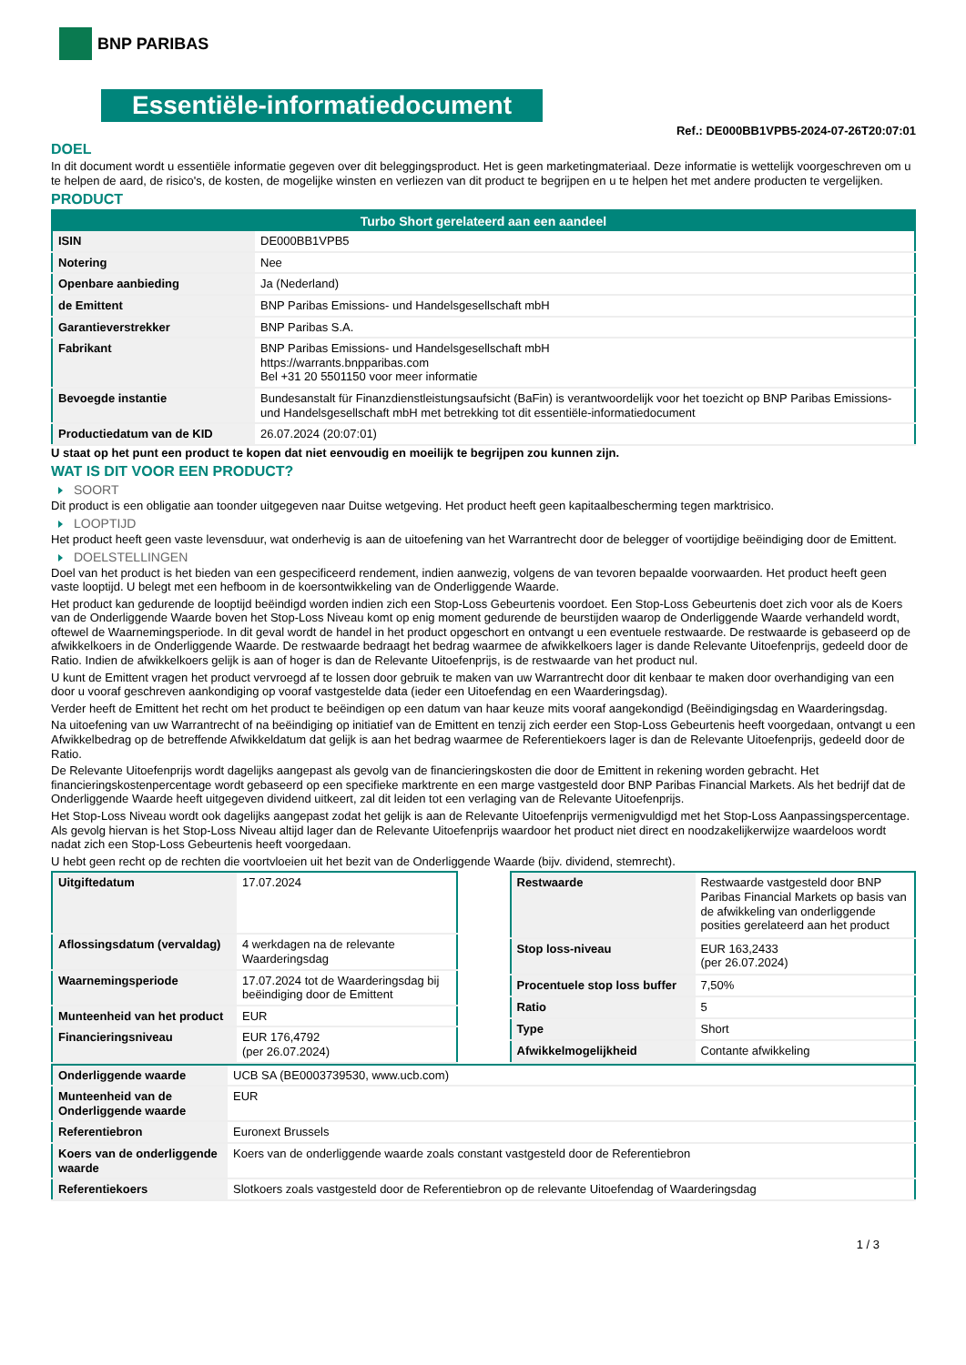BNP PARIBAS
Essentiële-informatiedocument
Ref.: DE000BB1VPB5-2024-07-26T20:07:01
DOEL
In dit document wordt u essentiële informatie gegeven over dit beleggingsproduct. Het is geen marketingmateriaal. Deze informatie is wettelijk voorgeschreven om u te helpen de aard, de risico's, de kosten, de mogelijke winsten en verliezen van dit product te begrijpen en u te helpen het met andere producten te vergelijken.
PRODUCT
| Turbo Short gerelateerd aan een aandeel | |
| --- | --- |
| ISIN | DE000BB1VPB5 |
| Notering | Nee |
| Openbare aanbieding | Ja (Nederland) |
| de Emittent | BNP Paribas Emissions- und Handelsgesellschaft mbH |
| Garantieverstrekker | BNP Paribas S.A. |
| Fabrikant | BNP Paribas Emissions- und Handelsgesellschaft mbH https://warrants.bnpparibas.com Bel +31 20 5501150 voor meer informatie |
| Bevoegde instantie | Bundesanstalt für Finanzdienstleistungsaufsicht (BaFin) is verantwoordelijk voor het toezicht op BNP Paribas Emissions- und Handelsgesellschaft mbH met betrekking tot dit essentiële-informatiedocument |
| Productiedatum van de KID | 26.07.2024 (20:07:01) |
U staat op het punt een product te kopen dat niet eenvoudig en moeilijk te begrijpen zou kunnen zijn.
WAT IS DIT VOOR EEN PRODUCT?
SOORT
Dit product is een obligatie aan toonder uitgegeven naar Duitse wetgeving. Het product heeft geen kapitaalbescherming tegen marktrisico.
LOOPTIJD
Het product heeft geen vaste levensduur, wat onderhevig is aan de uitoefening van het Warrantrecht door de belegger of voortijdige beëindiging door de Emittent.
DOELSTELLINGEN
Doel van het product is het bieden van een gespecificeerd rendement, indien aanwezig, volgens de van tevoren bepaalde voorwaarden. Het product heeft geen vaste looptijd. U belegt met een hefboom in de koersontwikkeling van de Onderliggende Waarde.
Het product kan gedurende de looptijd beëindigd worden indien zich een Stop-Loss Gebeurtenis voordoet. Een Stop-Loss Gebeurtenis doet zich voor als de Koers van de Onderliggende Waarde boven het Stop-Loss Niveau komt op enig moment gedurende de beurstijden waarop de Onderliggende Waarde verhandeld wordt, oftewel de Waarnemingsperiode. In dit geval wordt de handel in het product opgeschort en ontvangt u een eventuele restwaarde. De restwaarde is gebaseerd op de afwikkelkoers in de Onderliggende Waarde. De restwaarde bedraagt het bedrag waarmee de afwikkelkoers lager is dande Relevante Uitoefenprijs, gedeeld door de Ratio. Indien de afwikkelkoers gelijk is aan of hoger is dan de Relevante Uitoefenprijs, is de restwaarde van het product nul.
U kunt de Emittent vragen het product vervroegd af te lossen door gebruik te maken van uw Warrantrecht door dit kenbaar te maken door overhandiging van een door u vooraf geschreven aankondiging op vooraf vastgestelde data (ieder een Uitoefendag en een Waarderingsdag).
Verder heeft de Emittent het recht om het product te beëindigen op een datum van haar keuze mits vooraf aangekondigd (Beëindigingsdag en Waarderingsdag.
Na uitoefening van uw Warrantrecht of na beëindiging op initiatief van de Emittent en tenzij zich eerder een Stop-Loss Gebeurtenis heeft voorgedaan, ontvangt u een Afwikkelbedrag op de betreffende Afwikkeldatum dat gelijk is aan het bedrag waarmee de Referentiekoers lager is dan de Relevante Uitoefenprijs, gedeeld door de Ratio.
De Relevante Uitoefenprijs wordt dagelijks aangepast als gevolg van de financieringskosten die door de Emittent in rekening worden gebracht. Het financieringskostenpercentage wordt gebaseerd op een specifieke marktrente en een marge vastgesteld door BNP Paribas Financial Markets. Als het bedrijf dat de Onderliggende Waarde heeft uitgegeven dividend uitkeert, zal dit leiden tot een verlaging van de Relevante Uitoefenprijs.
Het Stop-Loss Niveau wordt ook dagelijks aangepast zodat het gelijk is aan de Relevante Uitoefenprijs vermenigvuldigd met het Stop-Loss Aanpassingspercentage. Als gevolg hiervan is het Stop-Loss Niveau altijd lager dan de Relevante Uitoefenprijs waardoor het product niet direct en noodzakelijkerwijze waardeloos wordt nadat zich een Stop-Loss Gebeurtenis heeft voorgedaan.
U hebt geen recht op de rechten die voortvloeien uit het bezit van de Onderliggende Waarde (bijv. dividend, stemrecht).
| Uitgiftedatum | 17.07.2024 |
| Aflossingsdatum (vervaldag) | 4 werkdagen na de relevante Waarderingsdag |
| Waarnemingsperiode | 17.07.2024 tot de Waarderingsdag bij beëindiging door de Emittent |
| Munteenheid van het product | EUR |
| Financieringsniveau | EUR 176,4792 (per 26.07.2024) |
| Restwaarde | Restwaarde vastgesteld door BNP Paribas Financial Markets op basis van de afwikkeling van onderliggende posities gerelateerd aan het product |
| Stop loss-niveau | EUR 163,2433 (per 26.07.2024) |
| Procentuele stop loss buffer | 7,50% |
| Ratio | 5 |
| Type | Short |
| Afwikkelmogelijkheid | Contante afwikkeling |
| Onderliggende waarde | UCB SA (BE0003739530, www.ucb.com) |
| Munteenheid van de Onderliggende waarde | EUR |
| Referentiebron | Euronext Brussels |
| Koers van de onderliggende waarde | Koers van de onderliggende waarde zoals constant vastgesteld door de Referentiebron |
| Referentiekoers | Slotkoers zoals vastgesteld door de Referentiebron op de relevante Uitoefendag of Waarderingsdag |
1 / 3